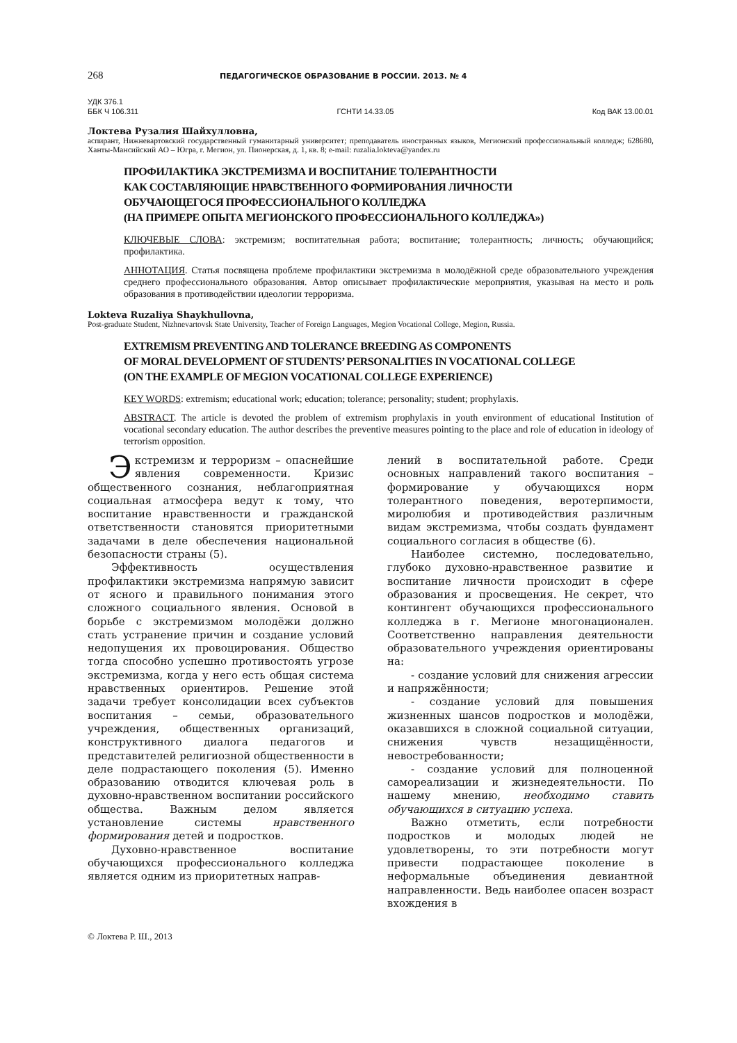268 ПЕДАГОГИЧЕСКОЕ ОБРАЗОВАНИЕ В РОССИИ. 2013. № 4
УДК 376.1
ББК Ч 106.311 ГСНТИ 14.33.05 Код ВАК 13.00.01
Локтева Рузалия Шайхулловна,
аспирант, Нижневартовский государственный гуманитарный университет; преподаватель иностранных языков, Мегионский профессиональный колледж; 628680, Ханты-Мансийский АО – Югра, г. Мегион, ул. Пионерская, д. 1, кв. 8; e-mail: ruzalia.lokteva@yandex.ru
ПРОФИЛАКТИКА ЭКСТРЕМИЗМА И ВОСПИТАНИЕ ТОЛЕРАНТНОСТИ
КАК СОСТАВЛЯЮЩИЕ НРАВСТВЕННОГО ФОРМИРОВАНИЯ ЛИЧНОСТИ
ОБУЧАЮЩЕГОСЯ ПРОФЕССИОНАЛЬНОГО КОЛЛЕДЖА
(НА ПРИМЕРЕ ОПЫТА МЕГИОНСКОГО ПРОФЕССИОНАЛЬНОГО КОЛЛЕДЖА»)
КЛЮЧЕВЫЕ СЛОВА: экстремизм; воспитательная работа; воспитание; толерантность; личность; обучающийся; профилактика.
АННОТАЦИЯ. Статья посвящена проблеме профилактики экстремизма в молодёжной среде образовательного учреждения среднего профессионального образования. Автор описывает профилактические мероприятия, указывая на место и роль образования в противодействии идеологии терроризма.
Lokteva Ruzaliya Shaykhullovna,
Post-graduate Student, Nizhnevartovsk State University, Teacher of Foreign Languages, Megion Vocational College, Megion, Russia.
EXTREMISM PREVENTING AND TOLERANCE BREEDING AS COMPONENTS
OF MORAL DEVELOPMENT OF STUDENTS’ PERSONALITIES IN VOCATIONAL COLLEGE
(ON THE EXAMPLE OF MEGION VOCATIONAL COLLEGE EXPERIENCE)
KEY WORDS: extremism; educational work; education; tolerance; personality; student; prophylaxis.
ABSTRACT. The article is devoted the problem of extremism prophylaxis in youth environment of educational Institution of vocational secondary education. The author describes the preventive measures pointing to the place and role of education in ideology of terrorism opposition.
Экстремизм и терроризм – опаснейшие явления современности. Кризис общественного сознания, неблагоприятная социальная атмосфера ведут к тому, что воспитание нравственности и гражданской ответственности становятся приоритетными задачами в деле обеспечения национальной безопасности страны (5).
Эффективность осуществления профилактики экстремизма напрямую зависит от ясного и правильного понимания этого сложного социального явления. Основой в борьбе с экстремизмом молодёжи должно стать устранение причин и создание условий недопущения их провоцирования. Общество тогда способно успешно противостоять угрозе экстремизма, когда у него есть общая система нравственных ориентиров. Решение этой задачи требует консолидации всех субъектов воспитания – семьи, образовательного учреждения, общественных организаций, конструктивного диалога педагогов и представителей религиозной общественности в деле подрастающего поколения (5). Именно образованию отводится ключевая роль в духовно-нравственном воспитании российского общества. Важным делом является установление системы нравственного формирования детей и подростков.
Духовно-нравственное воспитание обучающихся профессионального колледжа является одним из приоритетных направ-
лений в воспитательной работе. Среди основных направлений такого воспитания – формирование у обучающихся норм толерантного поведения, веротерпимости, миролюбия и противодействия различным видам экстремизма, чтобы создать фундамент социального согласия в обществе (6).
Наиболее системно, последовательно, глубоко духовно-нравственное развитие и воспитание личности происходит в сфере образования и просвещения. Не секрет, что контингент обучающихся профессионального колледжа в г. Мегионе многонационален. Соответственно направления деятельности образовательного учреждения ориентированы на:
- создание условий для снижения агрессии и напряжённости;
- создание условий для повышения жизненных шансов подростков и молодёжи, оказавшихся в сложной социальной ситуации, снижения чувств незащищённости, невостребованности;
- создание условий для полноценной самореализации и жизнедеятельности. По нашему мнению, необходимо ставить обучающихся в ситуацию успеха.
Важно отметить, если потребности подростков и молодых людей не удовлетворены, то эти потребности могут привести подрастающее поколение в неформальные объединения девиантной направленности. Ведь наиболее опасен возраст вхождения в
© Локтева Р. Ш., 2013